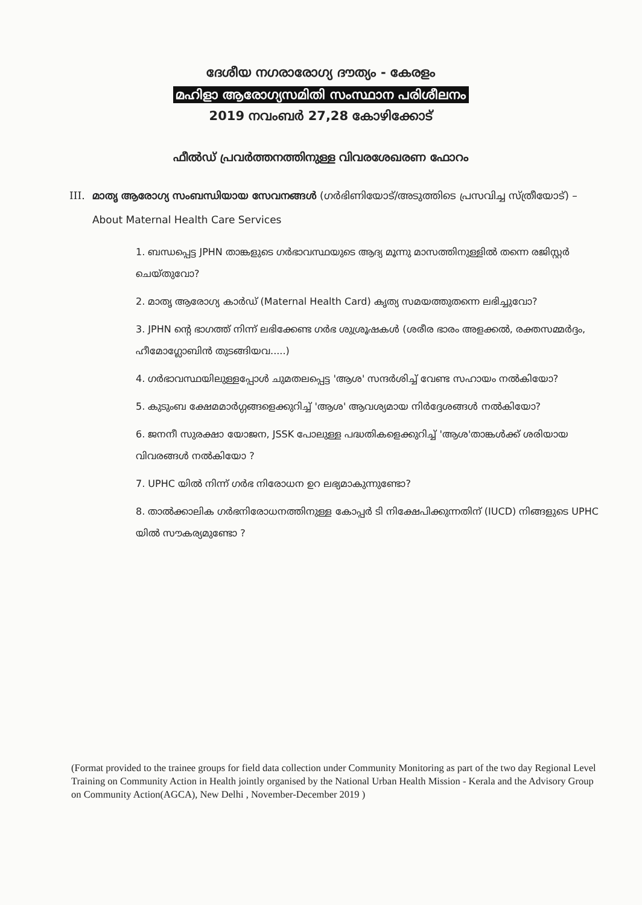ദേശീയ നഗരാരോഗ്യ ദൗത്യം - കേരളം
മഹിളാ ആരോഗ്യസമിതി സംസ്ഥാന പരിശീലനം
2019 നവംബർ 27,28 കോഴിക്കോട്
ഫീൽഡ് പ്രവർത്തനത്തിനുള്ള വിവരശേഖരണ ഫോറം
III. മാതൃ ആരോഗ്യ സംബന്ധിയായ സേവനങ്ങൾ (ഗർഭിണിയോട്/അടുത്തിടെ പ്രസവിച്ച സ്ത്രീയോട്) – About Maternal Health Care Services
1. ബന്ധപ്പെട്ട JPHN താങ്കളുടെ ഗർഭാവസ്ഥയുടെ ആദ്യ മൂന്നു മാസത്തിനുള്ളിൽ തന്നെ രജിസ്റ്റർ ചെയ്തുവോ?
2. മാതൃ ആരോഗ്യ കാർഡ് (Maternal Health Card) കൃത്യ സമയത്തുതന്നെ ലഭിച്ചുവോ?
3. JPHN ന്റെ ഭാഗത്ത് നിന്ന് ലഭിക്കേണ്ട ഗർഭ ശുശ്രൂഷകൾ (ശരീര ഭാരം അളക്കൽ, രക്തസമ്മർദ്ദം, ഹീമോഗ്ലോബിൻ തുടങ്ങിയവ.....)
4. ഗർഭാവസ്ഥയിലുള്ളപ്പോൾ ചുമതലപ്പെട്ട 'ആശ' സന്ദർശിച്ച് വേണ്ട സഹായം നൽകിയോ?
5. കുടുംബ ക്ഷേമമാർഗ്ഗങ്ങളെക്കുറിച്ച് 'ആശ' ആവശ്യമായ നിർദ്ദേശങ്ങൾ നൽകിയോ?
6. ജനനീ സുരക്ഷാ യോജന, JSSK പോലുള്ള പദ്ധതികളെക്കുറിച്ച് 'ആശ'താങ്കൾക്ക് ശരിയായ വിവരങ്ങൾ നൽകിയോ ?
7. UPHC യിൽ നിന്ന് ഗർഭ നിരോധന ഉറ ലഭ്യമാകുന്നുണ്ടോ?
8. താൽക്കാലിക ഗർഭനിരോധനത്തിനുള്ള കോപ്പർ ടി നിക്ഷേപിക്കുന്നതിന് (IUCD) നിങ്ങളുടെ UPHC യിൽ സൗകര്യമുണ്ടോ ?
(Format provided to the trainee groups for field data collection under Community Monitoring as part of the two day Regional Level Training on Community Action in Health jointly organised by the National Urban Health Mission - Kerala and the Advisory Group on Community Action(AGCA), New Delhi , November-December 2019 )